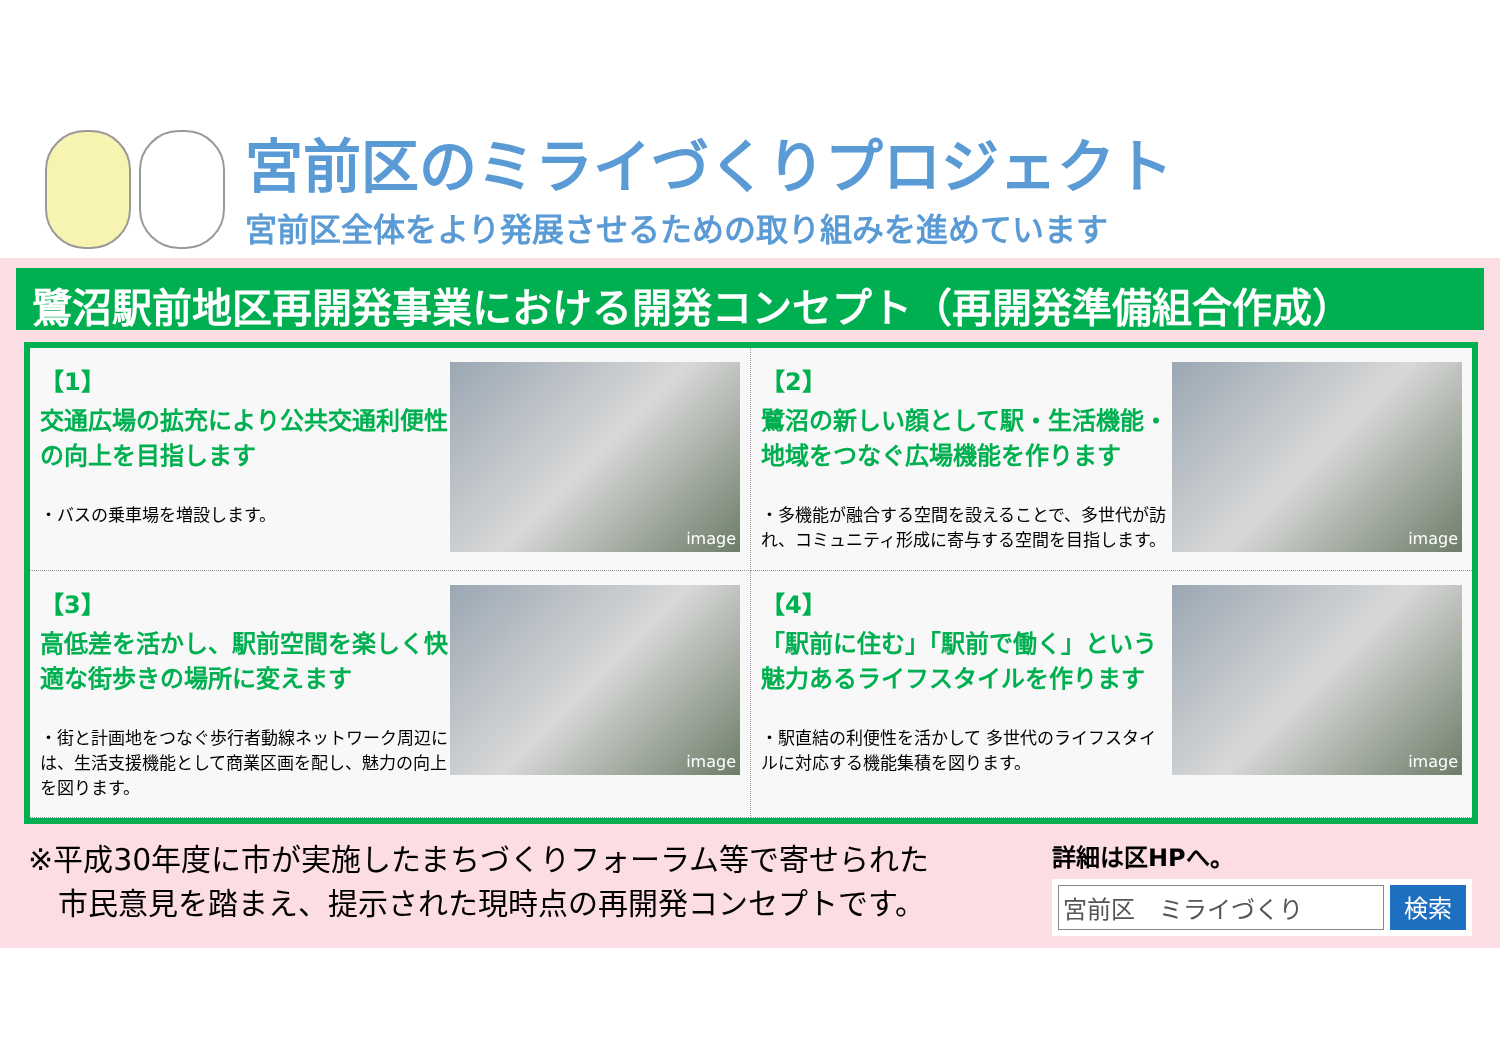宮前区のミライづくりプロジェクト
宮前区全体をより発展させるための取り組みを進めています
鷺沼駅前地区再開発事業における開発コンセプト（再開発準備組合作成）
【1】
交通広場の拡充により公共交通利便性の向上を目指します
・バスの乗車場を増設します。
image
【2】
鷺沼の新しい顔として駅・生活機能・地域をつなぐ広場機能を作ります
・多機能が融合する空間を設えることで、多世代が訪れ、コミュニティ形成に寄与する空間を目指します。
image
【3】
高低差を活かし、駅前空間を楽しく快適な街歩きの場所に変えます
・街と計画地をつなぐ歩行者動線ネットワーク周辺には、生活支援機能として商業区画を配し、魅力の向上を図ります。
image
【4】
「駅前に住む」「駅前で働く」という魅力あるライフスタイルを作ります
・駅直結の利便性を活かして 多世代のライフスタイルに対応する機能集積を図ります。
image
※平成30年度に市が実施したまちづくりフォーラム等で寄せられた
　市民意見を踏まえ、提示された現時点の再開発コンセプトです。
詳細は区HPへ。
宮前区　ミライづくり 検索